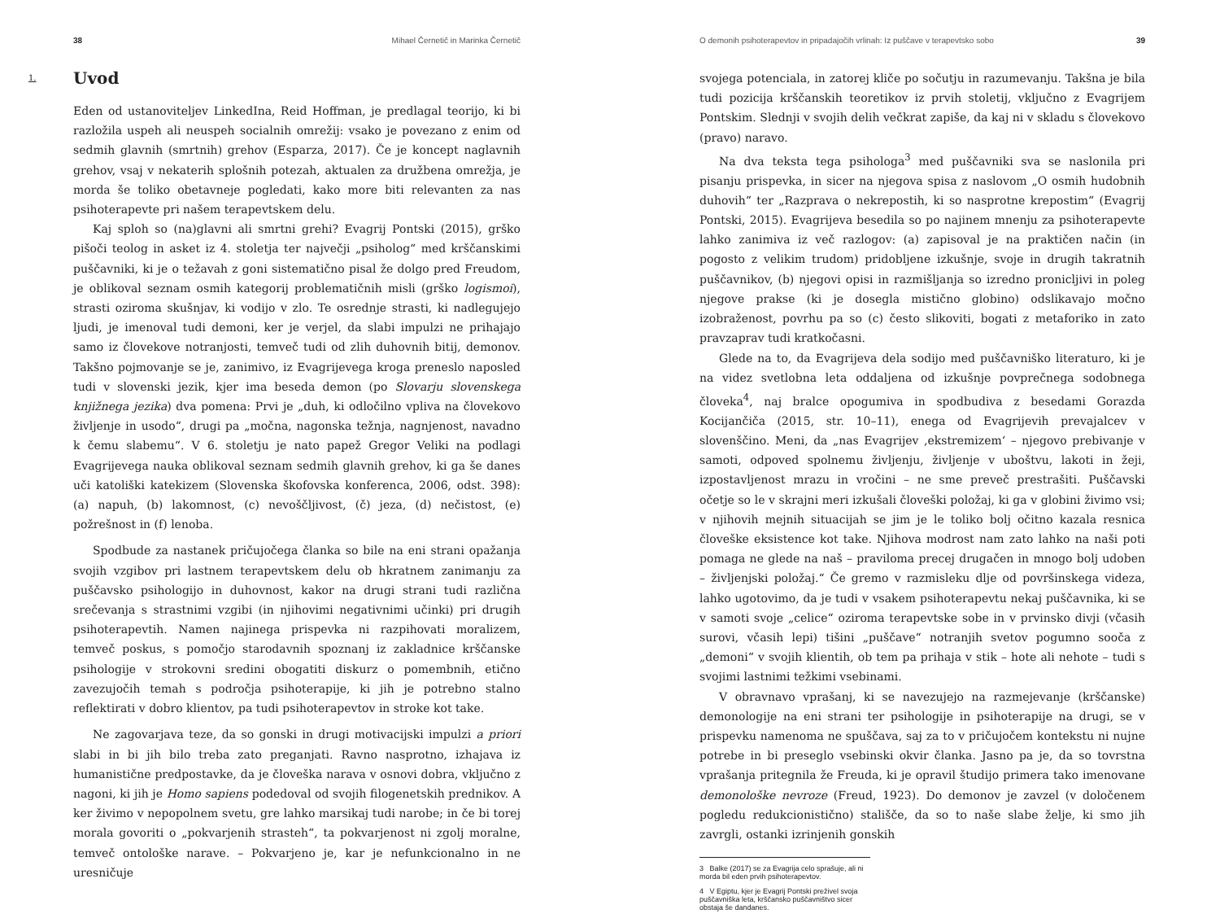38 Mihael Černetič in Marinka Černetič
1. Uvod
Eden od ustanoviteljev LinkedIna, Reid Hoffman, je predlagal teorijo, ki bi razlo­žila uspeh ali neuspeh socialnih omrežij: vsako je povezano z enim od sedmih glavnih (smrtnih) grehov (Esparza, 2017). Če je koncept naglavnih grehov, vsaj v nekaterih splošnih potezah, aktualen za družbena omrežja, je morda še toliko obetavneje pogledati, kako more biti relevanten za nas psihoterapevte pri našem terapevtskem delu.
Kaj sploh so (na)glavni ali smrtni grehi? Evagrij Pontski (2015), grško pišoči teolog in asket iz 4. stoletja ter največji „psiholog“ med krščanskimi puščav­niki, ki je o težavah z goni sistematično pisal že dolgo pred Freudom, je oblikoval seznam osmih kategorij problematičnih misli (grško logismoi), strasti oziroma skušnjav, ki vodijo v zlo. Te osrednje strasti, ki nadlegujejo ljudi, je imenoval tudi demoni, ker je verjel, da slabi impulzi ne prihajajo samo iz človekove notranjosti, temveč tudi od zlih duhovnih bitij, demonov. Takšno pojmovanje se je, zanimivo, iz Evagrijevega kroga preneslo naposled tudi v slovenski jezik, kjer ima beseda demon (po Slovarju slovenskega knjižnega jezika) dva pomena: Prvi je „duh, ki odločilno vpliva na človekovo življenje in usodo“, drugi pa „močna, nagonska težnja, nagnjenost, navadno k čemu slabemu“. V 6. stoletju je nato papež Gregor Veliki na podlagi Evagrijevega nauka oblikoval seznam sedmih glavnih grehov, ki ga še danes uči katoliški katekizem (Slovenska škofo­vska konferenca, 2006, odst. 398): (a) napuh, (b) lakomnost, (c) nevoščljivost, (č) jeza, (d) nečistost, (e) požrešnost in (f) lenoba.
Spodbude za nastanek pričujočega članka so bile na eni strani opažanja svojih vzgibov pri lastnem terapevtskem delu ob hkratnem zanimanju za puščavsko psihologijo in duhovnost, kakor na drugi strani tudi različna sreče­vanja s strastnimi vzgibi (in njihovimi negativnimi učinki) pri drugih psiho­terapevtih. Namen najinega prispevka ni razpihovati moralizem, temveč poskus, s pomočjo starodavnih spoznanj iz zakladnice krščanske psiholo­gije v strokovni sredini obogatiti diskurz o pomembnih, etično zavezujočih temah s področja psihoterapije, ki jih je potrebno stalno reflektirati v dobro klientov, pa tudi psihoterapevtov in stroke kot take.
Ne zagovarjava teze, da so gonski in drugi motivacijski impulzi a priori slabi in bi jih bilo treba zato preganjati. Ravno nasprotno, izhajava iz humanistične predpostavke, da je človeška narava v osnovi dobra, vključno z nagoni, ki jih je Homo sapiens podedoval od svojih filogenetskih prednikov. A ker živimo v nepopolnem svetu, gre lahko marsikaj tudi narobe; in če bi torej morala govoriti o „pokvarjenih strasteh“, ta pokvarjenost ni zgolj moralne, temveč ontološke narave. – Pokvarjeno je, kar je nefunkcionalno in ne uresničuje
O demonih psihoterapevtov in pripadajočih vrlinah: Iz puščave v terapevtsko sobo 39
svojega potenciala, in zatorej kliče po sočutju in razumevanju. Takšna je bila tudi pozicija krščanskih teoretikov iz prvih stoletij, vključno z Evagrijem Pontskim. Slednji v svojih delih večkrat zapiše, da kaj ni v skladu s človekovo (pravo) naravo.
Na dva teksta tega psihologa<sup>3</sup> med puščavniki sva se naslonila pri pisanju prispevka, in sicer na njegova spisa z naslovom „O osmih hudobnih duhovih“ ter „Razprava o nekrepostih, ki so nasprotne krepostim“ (Evagrij Pontski, 2015). Evagrijeva besedila so po najinem mnenju za psihoterapevte lahko zanimiva iz več razlogov: (a) zapisoval je na praktičen način (in pogosto z velikim trudom) pridobljene izkušnje, svoje in drugih takratnih puščavnikov, (b) njegovi opisi in razmišljanja so izredno pronicljivi in poleg njegove prakse (ki je dosegla mistično globino) odslikavajo močno izobraženost, povrhu pa so (c) često slikoviti, bogati z metaforiko in zato pravzaprav tudi kratkočasni.
Glede na to, da Evagrijeva dela sodijo med puščavniško literaturo, ki je na videz svetlobna leta oddaljena od izkušnje povprečnega sodobnega človeka<sup>4</sup>, naj bralce opogumiva in spodbudiva z besedami Gorazda Kocijančiča (2015, str. 10–11), enega od Evagrijevih prevajalcev v slovenščino. Meni, da „nas Evagrijev ‚ekstre­mizem‘ – njegovo prebivanje v samoti, odpoved spolnemu življenju, življenje v uboštvu, lakoti in žeji, izpostavljenost mrazu in vročini – ne sme preveč prestrašiti. Puščavski očetje so le v skrajni meri izkušali človeški položaj, ki ga v globini živimo vsi; v njihovih mejnih situacijah se jim je le toliko bolj očitno kazala resnica človeške eksistence kot take. Njihova modrost nam zato lahko na naši poti pomaga ne glede na naš – praviloma precej drugačen in mnogo bolj udoben – življenjski položaj.“ Če gremo v razmisleku dlje od površinskega videza, lahko ugotovimo, da je tudi v vsakem psihoterapevtu nekaj puščav­nika, ki se v samoti svoje „celice“ oziroma terapevtske sobe in v prvinsko divji (včasih surovi, včasih lepi) tišini „puščave“ notranjih svetov pogumno sooča z „demoni“ v svojih klientih, ob tem pa prihaja v stik – hote ali nehote – tudi s svojimi lastnimi težkimi vsebinami.
V obravnavo vprašanj, ki se navezujejo na razmejevanje (krščanske) demo­nologije na eni strani ter psihologije in psihoterapije na drugi, se v prispevku namenoma ne spuščava, saj za to v pričujočem kontekstu ni nujne potrebe in bi preseglo vsebinski okvir članka. Jasno pa je, da so tovrstna vprašanja pritegnila že Freuda, ki je opravil študijo primera tako imenovane demonološke nevroze (Freud, 1923). Do demonov je zavzel (v določenem pogledu redukcionistično) stališče, da so to naše slabe želje, ki smo jih zavrgli, ostanki izrinjenih gonskih
3 Balke (2017) se za Evagrija celo sprašuje, ali ni morda bil eden prvih psihoterapevtov.
4 V Egiptu, kjer je Evagrij Pontski preživel svoja puščavniška leta, krščansko puščavništvo sicer obstaja še dandanes.